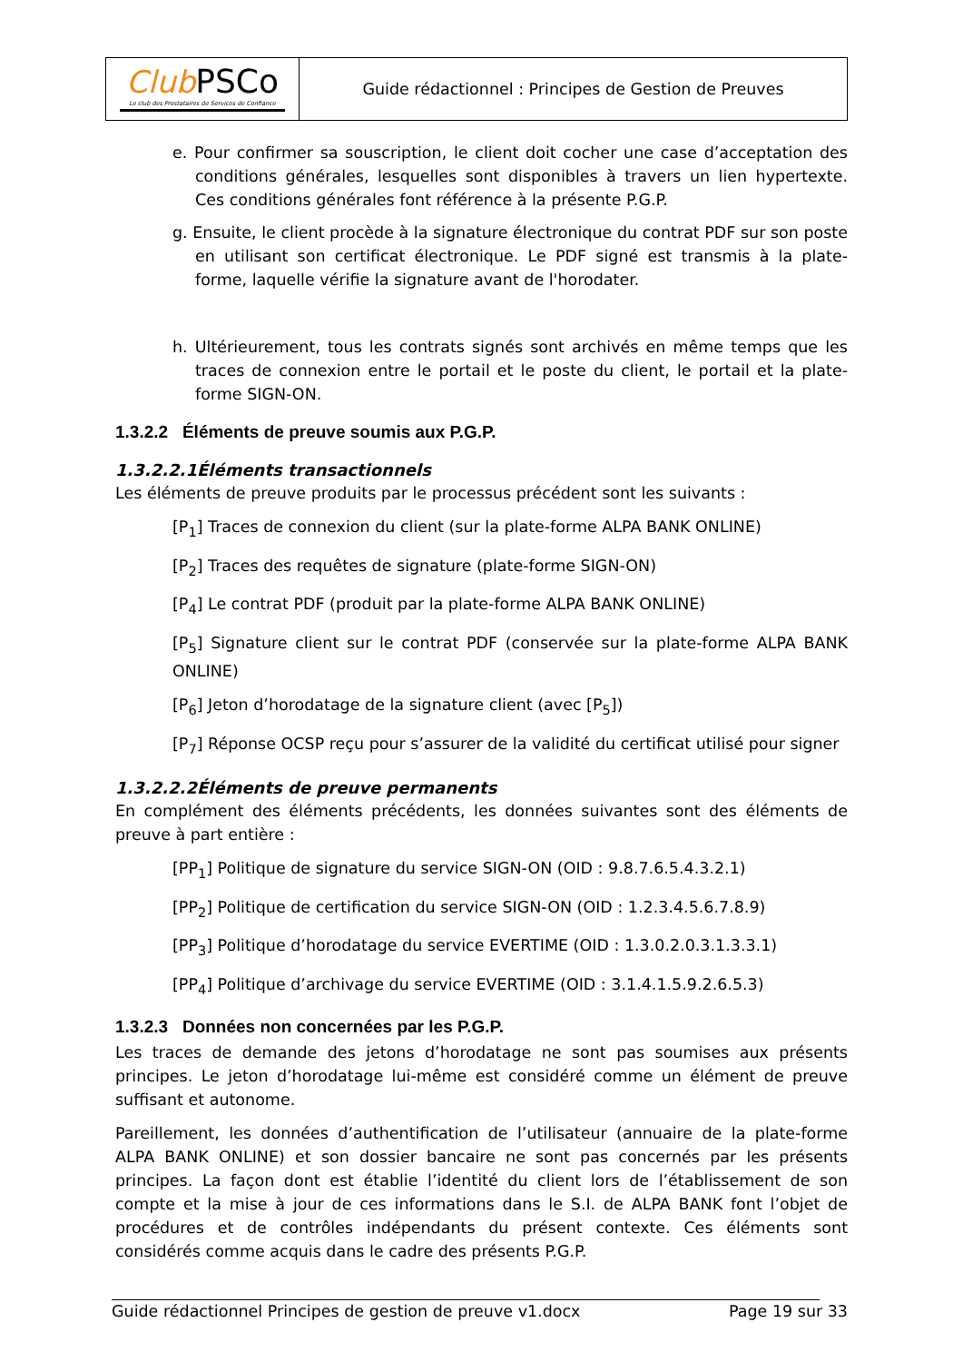| Club PSCo Le club des Prestataires de Services de Confiance | Guide rédactionnel : Principes de Gestion de Preuves |
e. Pour confirmer sa souscription, le client doit cocher une case d’acceptation des conditions générales, lesquelles sont disponibles à travers un lien hypertexte. Ces conditions générales font référence à la présente P.G.P.
g. Ensuite, le client procède à la signature électronique du contrat PDF sur son poste en utilisant son certificat électronique. Le PDF signé est transmis à la plate-forme, laquelle vérifie la signature avant de l'horodater.
h. Ultérieurement, tous les contrats signés sont archivés en même temps que les traces de connexion entre le portail et le poste du client, le portail et la plate-forme SIGN-ON.
1.3.2.2 Éléments de preuve soumis aux P.G.P.
1.3.2.2.1Éléments transactionnels
Les éléments de preuve produits par le processus précédent sont les suivants :
[P<sub>1</sub>] Traces de connexion du client (sur la plate-forme ALPA BANK ONLINE)
[P<sub>2</sub>] Traces des requêtes de signature (plate-forme SIGN-ON)
[P<sub>4</sub>] Le contrat PDF (produit par la plate-forme ALPA BANK ONLINE)
[P<sub>5</sub>] Signature client sur le contrat PDF (conservée sur la plate-forme ALPA BANK ONLINE)
[P<sub>6</sub>] Jeton d’horodatage de la signature client (avec [P<sub>5</sub>])
[P<sub>7</sub>] Réponse OCSP reçu pour s’assurer de la validité du certificat utilisé pour signer
1.3.2.2.2Éléments de preuve permanents
En complément des éléments précédents, les données suivantes sont des éléments de preuve à part entière :
[PP<sub>1</sub>] Politique de signature du service SIGN-ON (OID : 9.8.7.6.5.4.3.2.1)
[PP<sub>2</sub>] Politique de certification du service SIGN-ON (OID : 1.2.3.4.5.6.7.8.9)
[PP<sub>3</sub>] Politique d’horodatage du service EVERTIME (OID : 1.3.0.2.0.3.1.3.3.1)
[PP<sub>4</sub>] Politique d’archivage du service EVERTIME (OID : 3.1.4.1.5.9.2.6.5.3)
1.3.2.3 Données non concernées par les P.G.P.
Les traces de demande des jetons d’horodatage ne sont pas soumises aux présents principes. Le jeton d’horodatage lui-même est considéré comme un élément de preuve suffisant et autonome.
Pareillement, les données d’authentification de l’utilisateur (annuaire de la plate-forme ALPA BANK ONLINE) et son dossier bancaire ne sont pas concernés par les présents principes. La façon dont est établie l’identité du client lors de l’établissement de son compte et la mise à jour de ces informations dans le S.I. de ALPA BANK font l’objet de procédures et de contrôles indépendants du présent contexte. Ces éléments sont considérés comme acquis dans le cadre des présents P.G.P.
Guide rédactionnel Principes de gestion de preuve v1.docx Page 19 sur 33